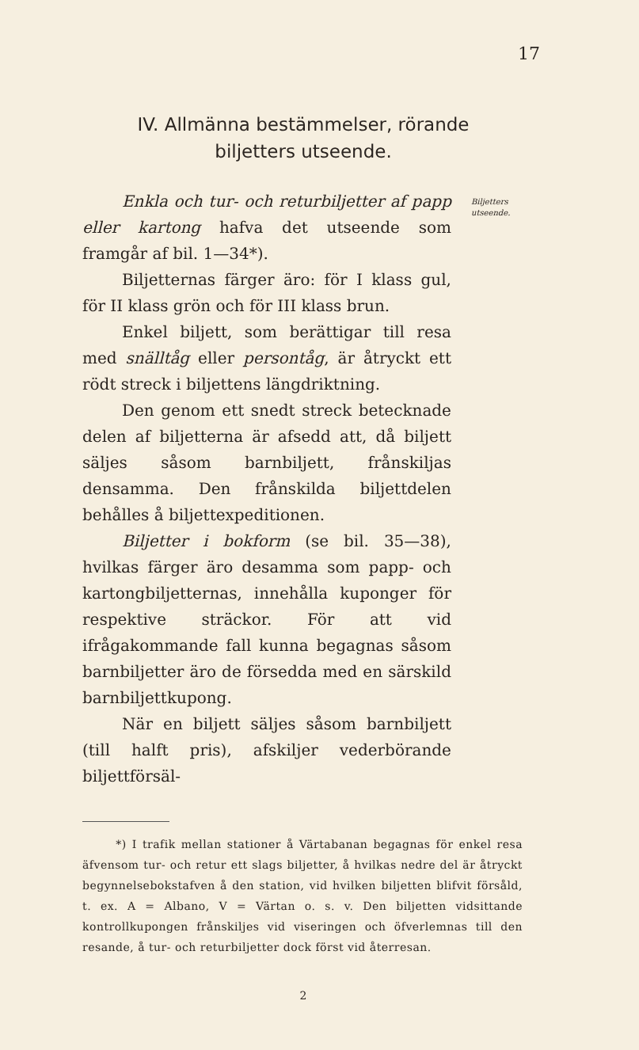17
IV. Allmänna bestämmelser, rörande
biljetters utseende.
Enkla och tur- och returbiljetter af papp eller kartong hafva det utseende som framgår af bil. 1—34*).
Biljetternas färger äro: för I klass gul, för II klass grön och för III klass brun.
Enkel biljett, som berättigar till resa med snälltåg eller persontåg, är åtryckt ett rödt streck i biljettens längdriktning.
Den genom ett snedt streck betecknade delen af biljetterna är afsedd att, då biljett säljes såsom barnbiljett, frånskiljas densamma. Den frånskilda biljettdelen behålles å biljettexpeditionen.
Biljetter i bokform (se bil. 35—38), hvilkas färger äro desamma som papp- och kartongbiljetternas, innehålla kuponger för respektive sträckor. För att vid ifrågakommande fall kunna begagnas såsom barnbiljetter äro de försedda med en särskild barnbiljettkupong.
När en biljett säljes såsom barnbiljett (till halft pris), afskiljer vederbörande biljettförsäl-
Biljetters utseende.
*) I trafik mellan stationer å Värtabanan begagnas för enkel resa äfvensom tur- och retur ett slags biljetter, å hvilkas nedre del är åtryckt begynnelsebokstafven å den station, vid hvilken biljetten blifvit försåld, t. ex. A = Albano, V = Värtan o. s. v. Den biljetten vidsittande kontrollkupongen frånskiljes vid viseringen och öfverlemnas till den resande, å tur- och returbiljetter dock först vid återresan.
2